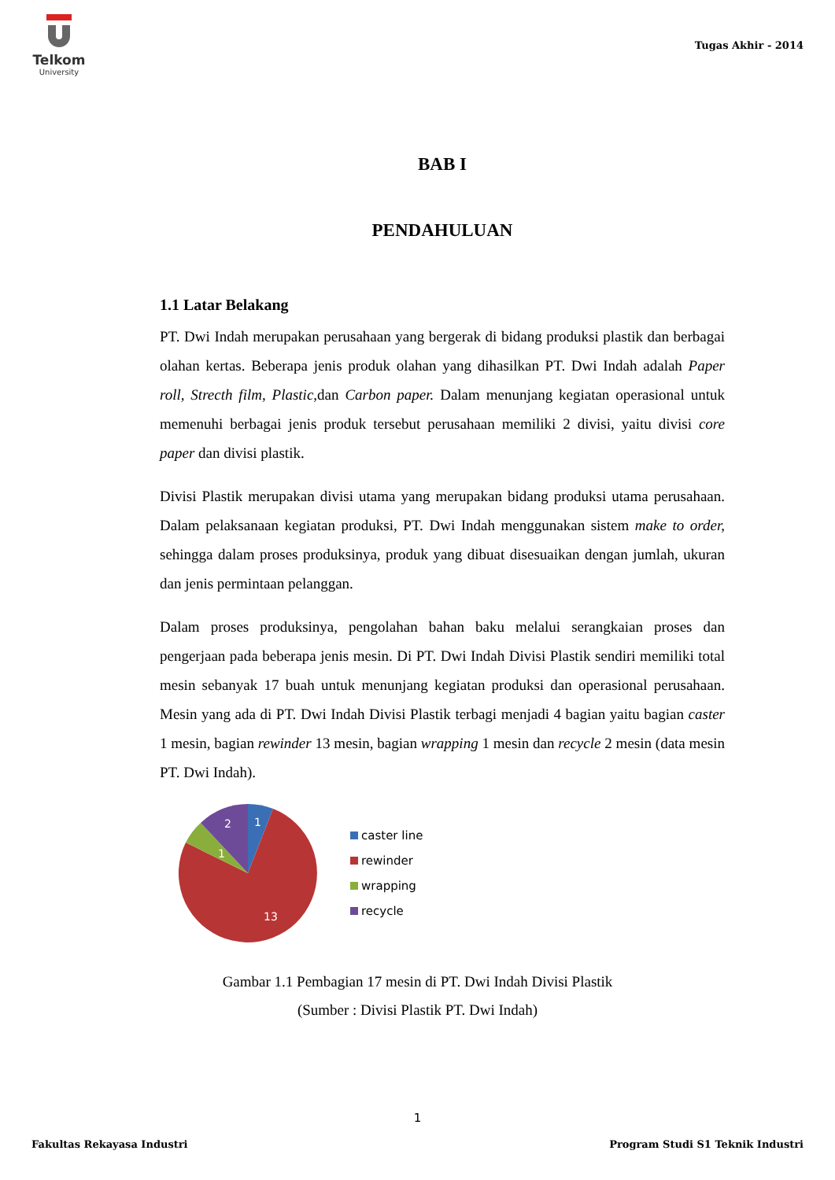Telkom
University
Tugas Akhir - 2014
BAB I
PENDAHULUAN
1.1 Latar Belakang
PT. Dwi Indah merupakan perusahaan yang bergerak di bidang produksi plastik dan berbagai olahan kertas. Beberapa jenis produk olahan yang dihasilkan PT. Dwi Indah adalah Paper roll, Strecth film, Plastic, dan Carbon paper. Dalam menunjang kegiatan operasional untuk memenuhi berbagai jenis produk tersebut perusahaan memiliki 2 divisi, yaitu divisi core paper dan divisi plastik.
Divisi Plastik merupakan divisi utama yang merupakan bidang produksi utama perusahaan. Dalam pelaksanaan kegiatan produksi, PT. Dwi Indah menggunakan sistem make to order, sehingga dalam proses produksinya, produk yang dibuat disesuaikan dengan jumlah, ukuran dan jenis permintaan pelanggan.
Dalam proses produksinya, pengolahan bahan baku melalui serangkaian proses dan pengerjaan pada beberapa jenis mesin. Di PT. Dwi Indah Divisi Plastik sendiri memiliki total mesin sebanyak 17 buah untuk menunjang kegiatan produksi dan operasional perusahaan. Mesin yang ada di PT. Dwi Indah Divisi Plastik terbagi menjadi 4 bagian yaitu bagian caster 1 mesin, bagian rewinder 13 mesin, bagian wrapping 1 mesin dan recycle 2 mesin (data mesin PT. Dwi Indah).
1
2
1
13
caster line
rewinder
wrapping
recycle
Gambar 1.1 Pembagian 17 mesin di PT. Dwi Indah Divisi Plastik
(Sumber : Divisi Plastik PT. Dwi Indah)
1
Fakultas Rekayasa Industri Program Studi S1 Teknik Industri